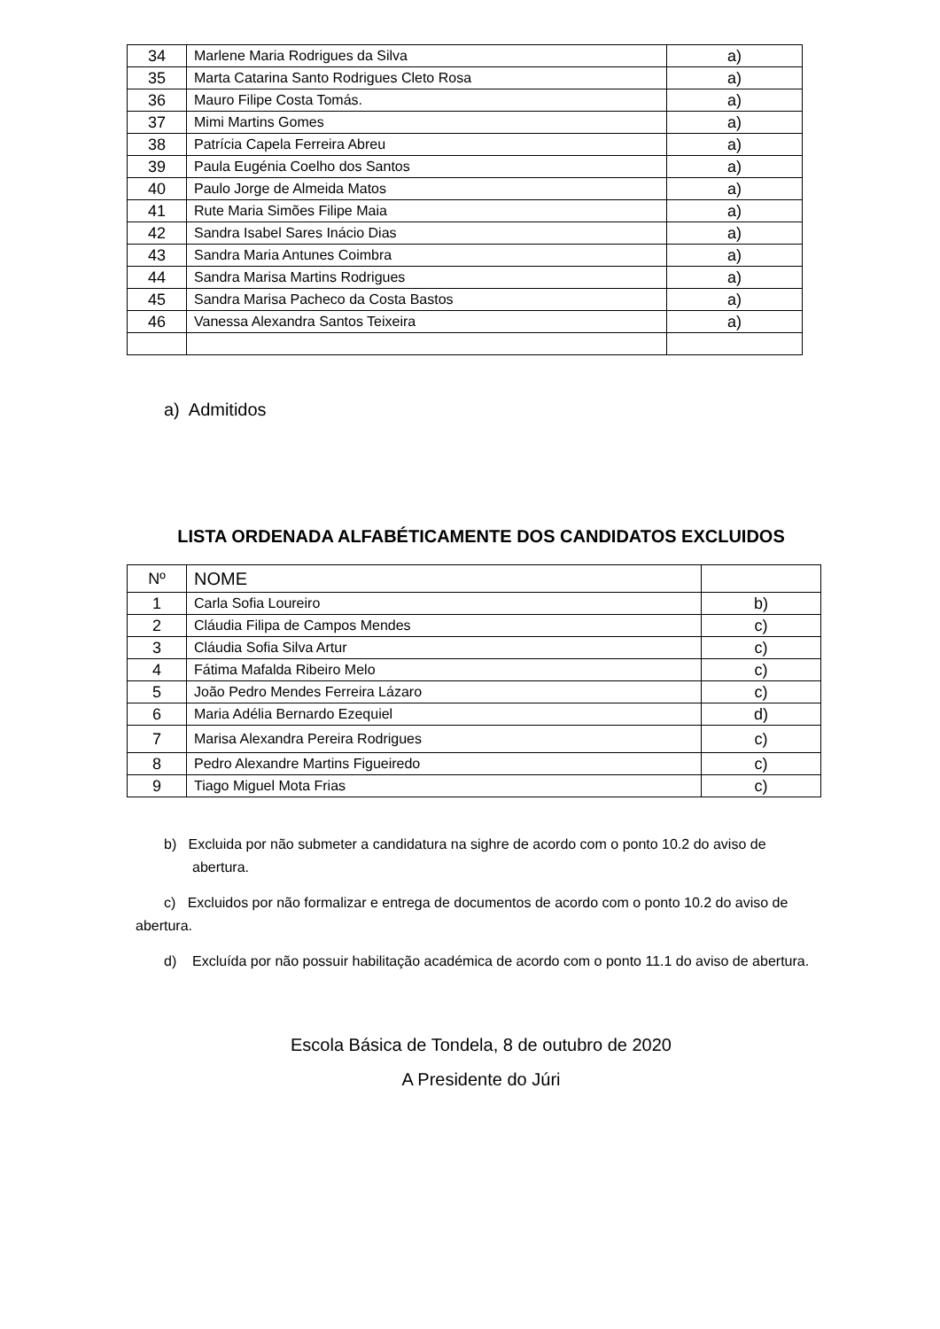| 34 | Marlene Maria Rodrigues da Silva | a) |
| 35 | Marta Catarina Santo Rodrigues Cleto Rosa | a) |
| 36 | Mauro Filipe Costa Tomás. | a) |
| 37 | Mimi Martins Gomes | a) |
| 38 | Patrícia Capela Ferreira Abreu | a) |
| 39 | Paula Eugénia Coelho dos Santos | a) |
| 40 | Paulo Jorge de Almeida Matos | a) |
| 41 | Rute Maria Simões Filipe Maia | a) |
| 42 | Sandra Isabel Sares Inácio Dias | a) |
| 43 | Sandra Maria Antunes Coimbra | a) |
| 44 | Sandra Marisa Martins Rodrigues | a) |
| 45 | Sandra Marisa Pacheco da Costa Bastos | a) |
| 46 | Vanessa Alexandra Santos Teixeira | a) |
a) Admitidos
LISTA ORDENADA ALFABÉTICAMENTE DOS CANDIDATOS EXCLUIDOS
| Nº | NOME | |
| --- | --- | --- |
| 1 | Carla Sofia Loureiro | b) |
| 2 | Cláudia Filipa de Campos Mendes | c) |
| 3 | Cláudia Sofia Silva Artur | c) |
| 4 | Fátima Mafalda Ribeiro Melo | c) |
| 5 | João Pedro Mendes Ferreira Lázaro | c) |
| 6 | Maria Adélia Bernardo Ezequiel | d) |
| 7 | Marisa Alexandra Pereira Rodrigues | c) |
| 8 | Pedro Alexandre Martins Figueiredo | c) |
| 9 | Tiago Miguel Mota Frias | c) |
b) Excluida por não submeter a candidatura na sighre de acordo com o ponto 10.2 do aviso de abertura.
c) Excluidos por não formalizar e entrega de documentos de acordo com o ponto 10.2 do aviso de abertura.
d) Excluída por não possuir habilitação académica de acordo com o ponto 11.1 do aviso de abertura.
Escola Básica de Tondela, 8 de outubro de 2020
A Presidente do Júri